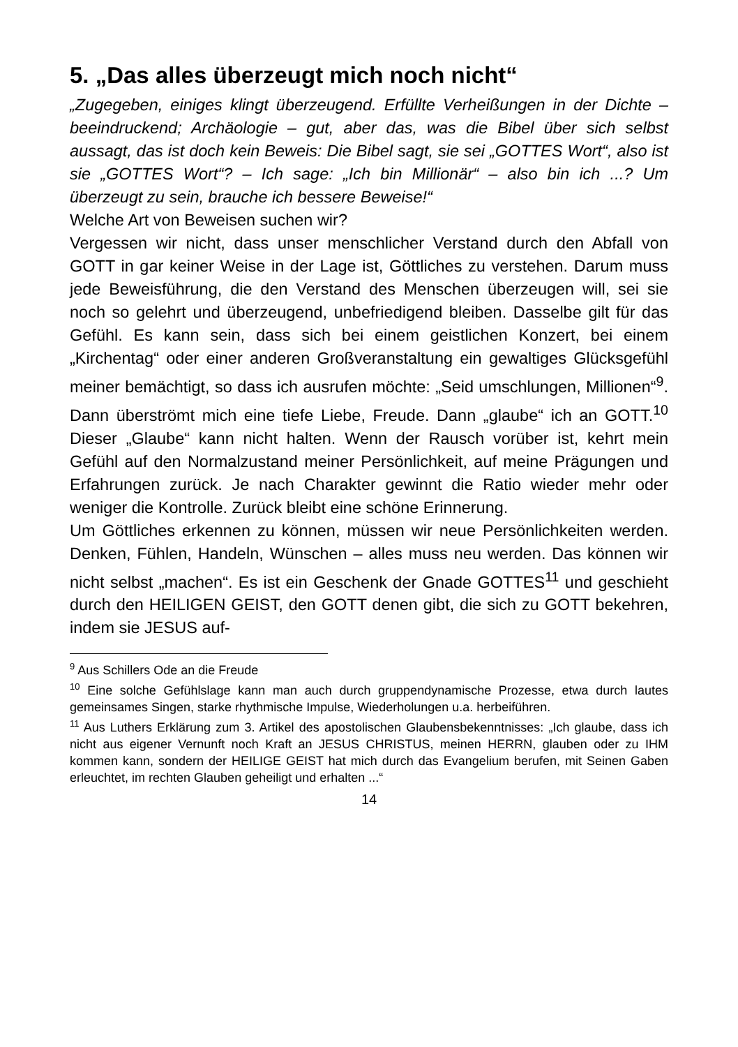5. „Das alles überzeugt mich noch nicht“
„Zugegeben, einiges klingt überzeugend. Erfüllte Verheißungen in der Dichte – beeindruckend; Archäologie – gut, aber das, was die Bibel über sich selbst aussagt, das ist doch kein Beweis: Die Bibel sagt, sie sei „GOTTES Wort“, also ist sie „GOTTES Wort“? – Ich sage: „Ich bin Millionär“ – also bin ich ...? Um überzeugt zu sein, brauche ich bessere Beweise!“
Welche Art von Beweisen suchen wir?
Vergessen wir nicht, dass unser menschlicher Verstand durch den Abfall von GOTT in gar keiner Weise in der Lage ist, Göttliches zu verstehen. Darum muss jede Beweisführung, die den Verstand des Menschen überzeugen will, sei sie noch so gelehrt und überzeugend, unbefriedigend bleiben. Dasselbe gilt für das Gefühl. Es kann sein, dass sich bei einem geistlichen Konzert, bei einem „Kirchentag“ oder einer anderen Großveranstaltung ein gewaltiges Glücksgefühl meiner bemächtigt, so dass ich ausrufen möchte: „Seid umschlungen, Millionen“<sup>9</sup>. Dann überströmt mich eine tiefe Liebe, Freude. Dann „glaube“ ich an GOTT.<sup>10</sup> Dieser „Glaube“ kann nicht halten. Wenn der Rausch vorüber ist, kehrt mein Gefühl auf den Normalzustand meiner Persönlichkeit, auf meine Prägungen und Erfahrungen zurück. Je nach Charakter gewinnt die Ratio wieder mehr oder weniger die Kontrolle. Zurück bleibt eine schöne Erinnerung.
Um Göttliches erkennen zu können, müssen wir neue Persönlichkeiten werden. Denken, Fühlen, Handeln, Wünschen – alles muss neu werden. Das können wir nicht selbst „machen“. Es ist ein Geschenk der Gnade GOTTES<sup>11</sup> und geschieht durch den HEILIGEN GEIST, den GOTT denen gibt, die sich zu GOTT bekehren, indem sie JESUS auf-
<sup>9</sup> Aus Schillers Ode an die Freude
<sup>10</sup> Eine solche Gefühlslage kann man auch durch gruppendynamische Prozesse, etwa durch lautes gemeinsames Singen, starke rhythmische Impulse, Wiederholungen u.a. herbeiführen.
<sup>11</sup> Aus Luthers Erklärung zum 3. Artikel des apostolischen Glaubensbekenntnisses: „Ich glaube, dass ich nicht aus eigener Vernunft noch Kraft an JESUS CHRISTUS, meinen HERRN, glauben oder zu IHM kommen kann, sondern der HEILIGE GEIST hat mich durch das Evangelium berufen, mit Seinen Gaben erleuchtet, im rechten Glauben geheiligt und erhalten ...“
14